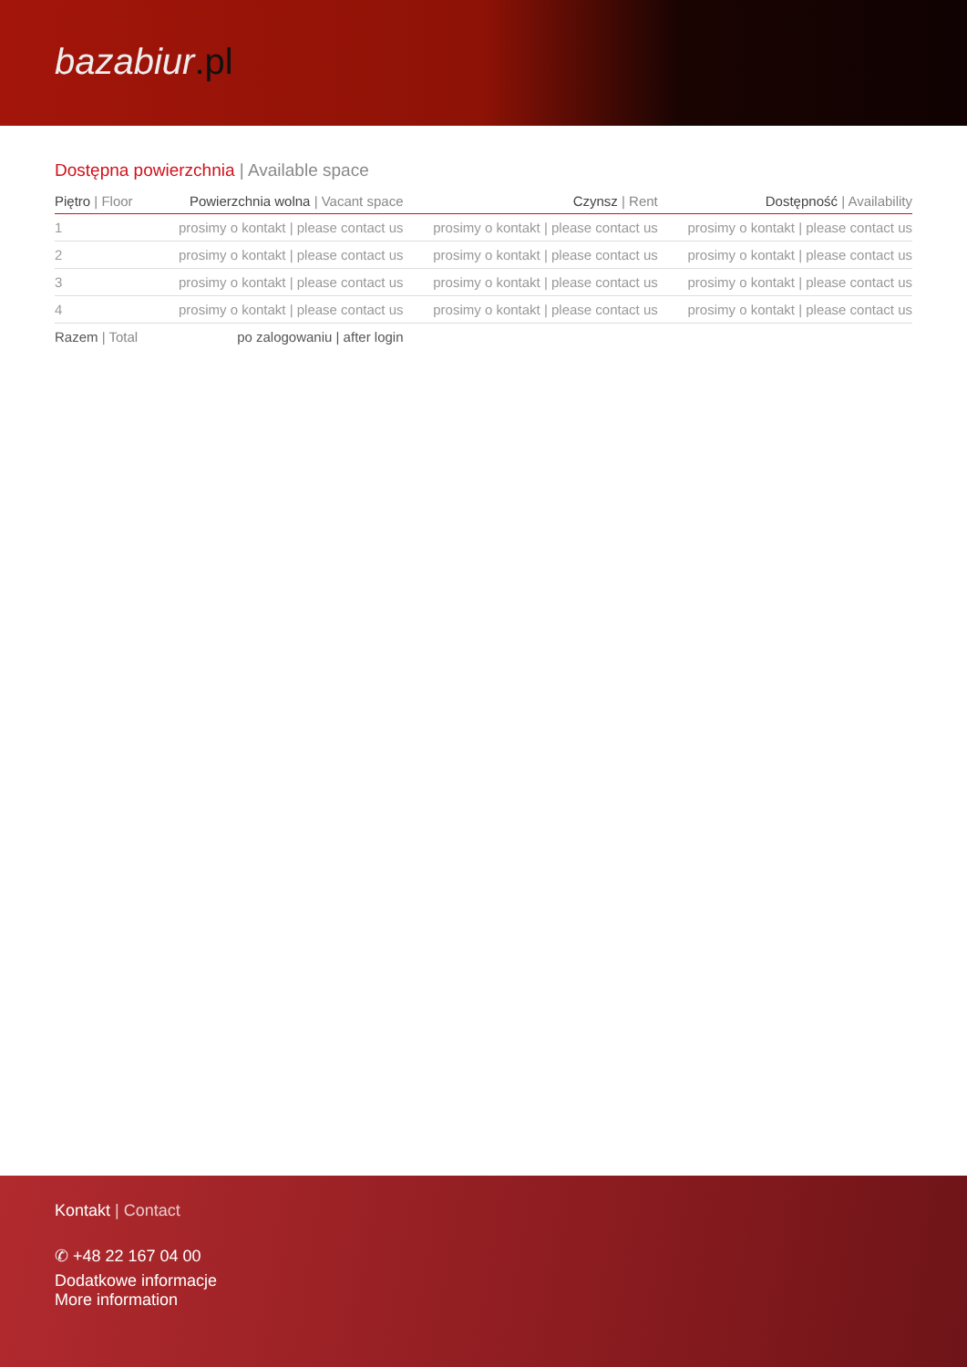bazabiur.pl
Dostępna powierzchnia | Available space
| Piętro / Floor | Powierzchnia wolna / Vacant space | Czynsz / Rent | Dostępność / Availability |
| --- | --- | --- | --- |
| 1 | prosimy o kontakt / please contact us | prosimy o kontakt / please contact us | prosimy o kontakt / please contact us |
| 2 | prosimy o kontakt / please contact us | prosimy o kontakt / please contact us | prosimy o kontakt / please contact us |
| 3 | prosimy o kontakt / please contact us | prosimy o kontakt / please contact us | prosimy o kontakt / please contact us |
| 4 | prosimy o kontakt / please contact us | prosimy o kontakt / please contact us | prosimy o kontakt / please contact us |
| Razem / Total | po zalogowaniu / after login | | |
Kontakt | Contact
✆ +48 22 167 04 00
Dodatkowe informacje
More information